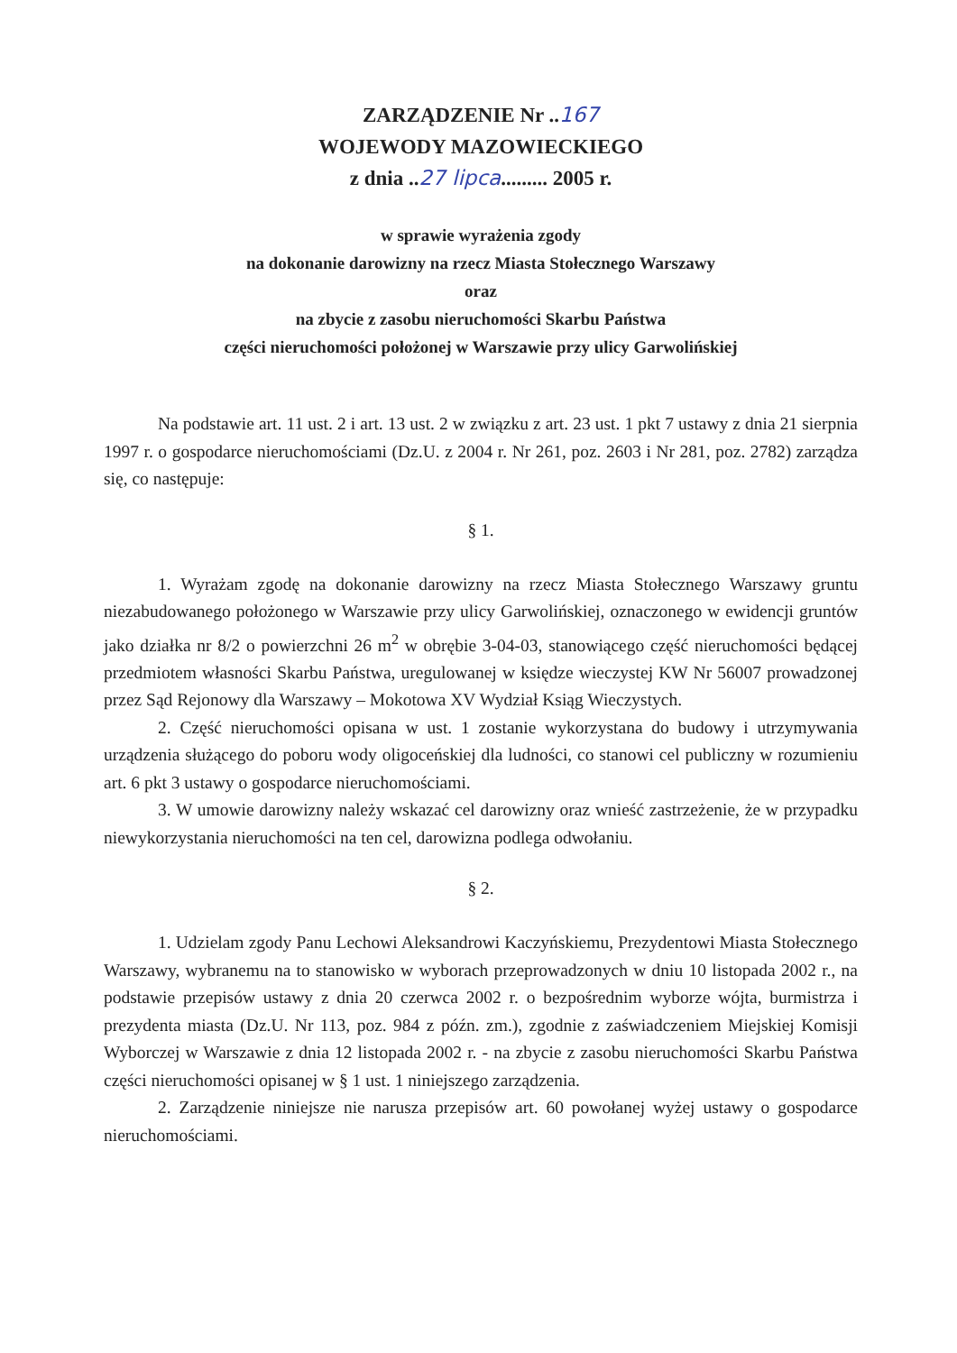ZARZĄDZENIE Nr ..167
WOJEWODY MAZOWIECKIEGO
z dnia ..27 lipca......... 2005 r.
w sprawie wyrażenia zgody
na dokonanie darowizny na rzecz Miasta Stołecznego Warszawy
oraz
na zbycie z zasobu nieruchomości Skarbu Państwa
części nieruchomości położonej w Warszawie przy ulicy Garwolińskiej
Na podstawie art. 11 ust. 2 i art. 13 ust. 2 w związku z art. 23 ust. 1 pkt 7 ustawy z dnia 21 sierpnia 1997 r. o gospodarce nieruchomościami (Dz.U. z 2004 r. Nr 261, poz. 2603 i Nr 281, poz. 2782) zarządza się, co następuje:
§ 1.
1. Wyrażam zgodę na dokonanie darowizny na rzecz Miasta Stołecznego Warszawy gruntu niezabudowanego położonego w Warszawie przy ulicy Garwolińskiej, oznaczonego w ewidencji gruntów jako działka nr 8/2 o powierzchni 26 m<sup>2</sup> w obrębie 3-04-03, stanowiącego część nieruchomości będącej przedmiotem własności Skarbu Państwa, uregulowanej w księdze wieczystej KW Nr 56007 prowadzonej przez Sąd Rejonowy dla Warszawy – Mokotowa XV Wydział Ksiąg Wieczystych.
2. Część nieruchomości opisana w ust. 1 zostanie wykorzystana do budowy i utrzymywania urządzenia służącego do poboru wody oligoceńskiej dla ludności, co stanowi cel publiczny w rozumieniu art. 6 pkt 3 ustawy o gospodarce nieruchomościami.
3. W umowie darowizny należy wskazać cel darowizny oraz wnieść zastrzeżenie, że w przypadku niewykorzystania nieruchomości na ten cel, darowizna podlega odwołaniu.
§ 2.
1. Udzielam zgody Panu Lechowi Aleksandrowi Kaczyńskiemu, Prezydentowi Miasta Stołecznego Warszawy, wybranemu na to stanowisko w wyborach przeprowadzonych w dniu 10 listopada 2002 r., na podstawie przepisów ustawy z dnia 20 czerwca 2002 r. o bezpośrednim wyborze wójta, burmistrza i prezydenta miasta (Dz.U. Nr 113, poz. 984 z późn. zm.), zgodnie z zaświadczeniem Miejskiej Komisji Wyborczej w Warszawie z dnia 12 listopada 2002 r. - na zbycie z zasobu nieruchomości Skarbu Państwa części nieruchomości opisanej w § 1 ust. 1 niniejszego zarządzenia.
2. Zarządzenie niniejsze nie narusza przepisów art. 60 powołanej wyżej ustawy o gospodarce nieruchomościami.